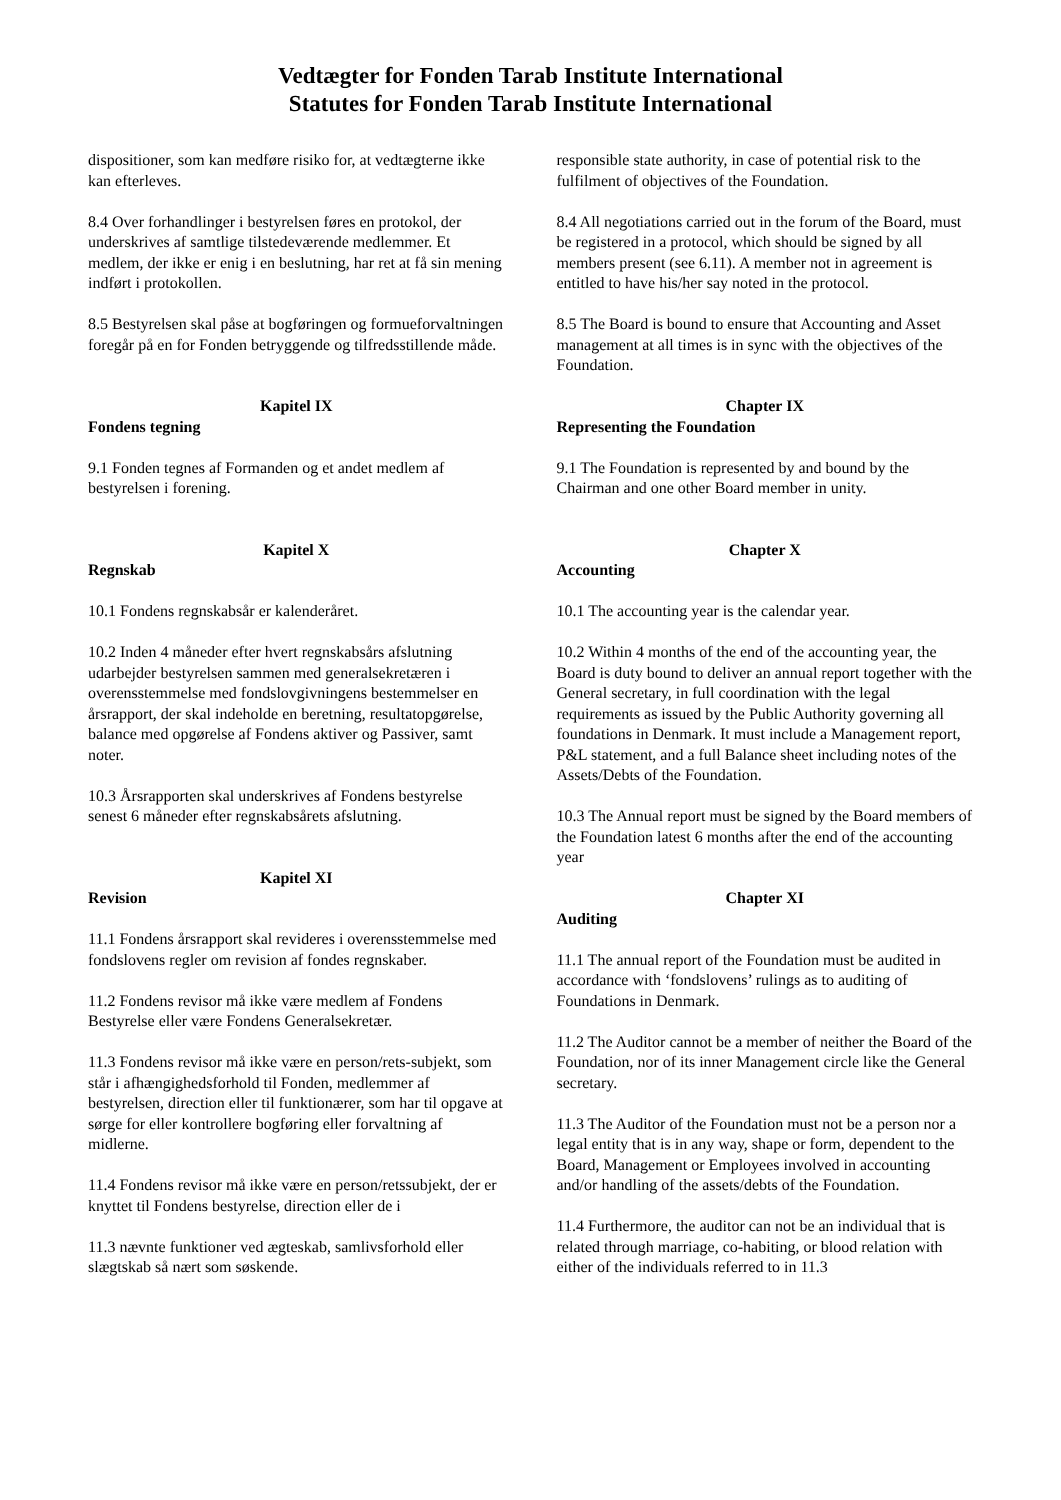Vedtægter for Fonden Tarab Institute International
Statutes for Fonden Tarab Institute International
dispositioner, som kan medføre risiko for, at vedtægterne ikke kan efterleves.
8.4 Over forhandlinger i bestyrelsen føres en protokol, der underskrives af samtlige tilstedeværende medlemmer. Et medlem, der ikke er enig i en beslutning, har ret at få sin mening indført i protokollen.
8.5 Bestyrelsen skal påse at bogføringen og formueforvaltningen foregår på en for Fonden betryggende og tilfredsstillende måde.
Kapitel IX
Fondens tegning
9.1 Fonden tegnes af Formanden og et andet medlem af bestyrelsen i forening.
Kapitel X
Regnskab
10.1 Fondens regnskabsår er kalenderåret.
10.2 Inden 4 måneder efter hvert regnskabsårs afslutning udarbejder bestyrelsen sammen med generalsekretæren i overensstemmelse med fondslovgivningens bestemmelser en årsrapport, der skal indeholde en beretning, resultatopgørelse, balance med opgørelse af Fondens aktiver og Passiver, samt noter.
10.3 Årsrapporten skal underskrives af Fondens bestyrelse senest 6 måneder efter regnskabsårets afslutning.
Kapitel XI
Revision
11.1 Fondens årsrapport skal revideres i overensstemmelse med fondslovens regler om revision af fondes regnskaber.
11.2 Fondens revisor må ikke være medlem af Fondens Bestyrelse eller være Fondens Generalsekretær.
11.3 Fondens revisor må ikke være en person/rets-subjekt, som står i afhængighedsforhold til Fonden, medlemmer af bestyrelsen, direction eller til funktionærer, som har til opgave at sørge for eller kontrollere bogføring eller forvaltning af midlerne.
11.4 Fondens revisor må ikke være en person/retssubjekt, der er knyttet til Fondens bestyrelse, direction eller de i
11.3 nævnte funktioner ved ægteskab, samlivsforhold eller slægtskab så nært som søskende.
responsible state authority, in case of potential risk to the fulfilment of objectives of the Foundation.
8.4 All negotiations carried out in the forum of the Board, must be registered in a protocol, which should be signed by all members present (see 6.11). A member not in agreement is entitled to have his/her say noted in the protocol.
8.5 The Board is bound to ensure that Accounting and Asset management at all times is in sync with the objectives of the Foundation.
Chapter IX
Representing the Foundation
9.1 The Foundation is represented by and bound by the Chairman and one other Board member in unity.
Chapter X
Accounting
10.1 The accounting year is the calendar year.
10.2 Within 4 months of the end of the accounting year, the Board is duty bound to deliver an annual report together with the General secretary, in full coordination with the legal requirements as issued by the Public Authority governing all foundations in Denmark. It must include a Management report, P&L statement, and a full Balance sheet including notes of the Assets/Debts of the Foundation.
10.3 The Annual report must be signed by the Board members of the Foundation latest 6 months after the end of the accounting year
Chapter XI
Auditing
11.1 The annual report of the Foundation must be audited in accordance with ‘fondslovens’ rulings as to auditing of Foundations in Denmark.
11.2 The Auditor cannot be a member of neither the Board of the Foundation, nor of its inner Management circle like the General secretary.
11.3 The Auditor of the Foundation must not be a person nor a legal entity that is in any way, shape or form, dependent to the Board, Management or Employees involved in accounting and/or handling of the assets/debts of the Foundation.
11.4 Furthermore, the auditor can not be an individual that is related through marriage, co-habiting, or blood relation with either of the individuals referred to in 11.3